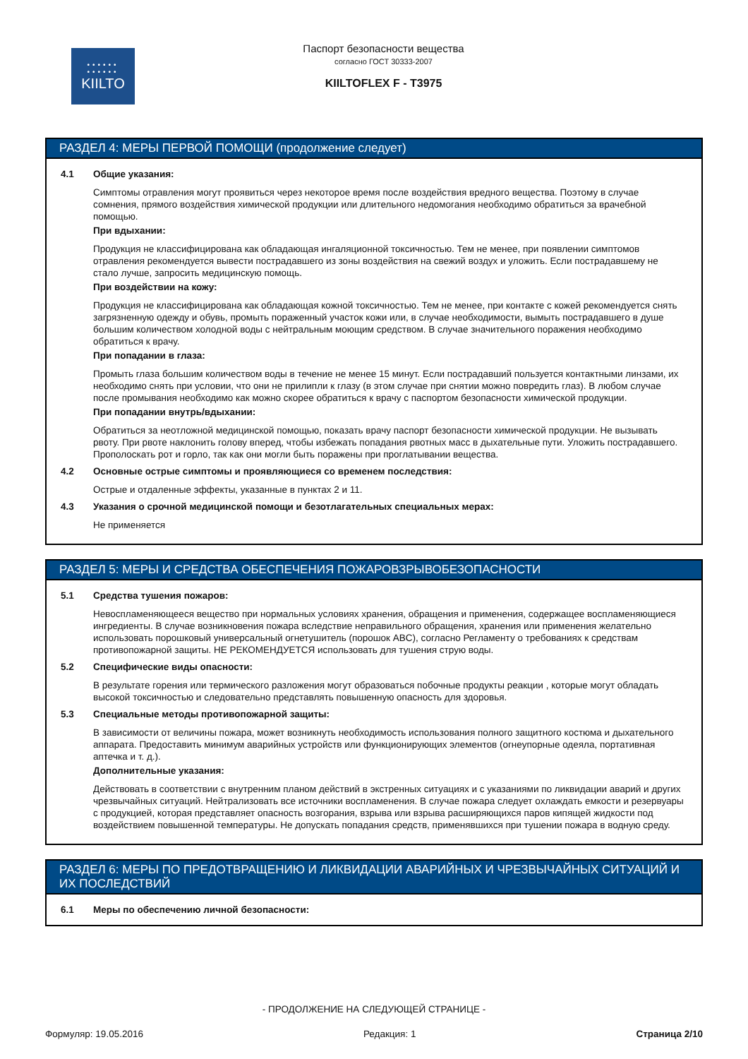••••••
••••••
KIILTO
Паспорт безопасности вещества
согласно ГОСТ 30333-2007
KIILTOFLEX F - T3975
РАЗДЕЛ 4: МЕРЫ ПЕРВОЙ ПОМОЩИ (продолжение следует)
4.1 Общие указания:
Симптомы отравления могут проявиться через некоторое время после воздействия вредного вещества. Поэтому в случае сомнения, прямого воздействия химической продукции или длительного недомогания необходимо обратиться за врачебной помощью.
При вдыхании:
Продукция не классифицирована как обладающая ингаляционной токсичностью. Тем не менее, при появлении симптомов отравления рекомендуется вывести пострадавшего из зоны воздействия на свежий воздух и уложить. Если пострадавшему не стало лучше, запросить медицинскую помощь.
При воздействии на кожу:
Продукция не классифицирована как обладающая кожной токсичностью. Тем не менее, при контакте с кожей рекомендуется снять загрязненную одежду и обувь, промыть пораженный участок кожи или, в случае необходимости, вымыть пострадавшего в душе большим количеством холодной воды с нейтральным моющим средством. В случае значительного поражения необходимо обратиться к врачу.
При попадании в глаза:
Промыть глаза большим количеством воды в течение не менее 15 минут. Если пострадавший пользуется контактными линзами, их необходимо снять при условии, что они не прилипли к глазу (в этом случае при снятии можно повредить глаз). В любом случае после промывания необходимо как можно скорее обратиться к врачу с паспортом безопасности химической продукции.
При попадании внутрь/вдыхании:
Обратиться за неотложной медицинской помощью, показать врачу паспорт безопасности химической продукции. Не вызывать рвоту. При рвоте наклонить голову вперед, чтобы избежать попадания рвотных масс в дыхательные пути. Уложить пострадавшего. Прополоскать рот и горло, так как они могли быть поражены при проглатывании вещества.
4.2 Основные острые симптомы и проявляющиеся со временем последствия:
Острые и отдаленные эффекты, указанные в пунктах 2 и 11.
4.3 Указания о срочной медицинской помощи и безотлагательных специальных мерах:
Не применяется
РАЗДЕЛ 5: МЕРЫ И СРЕДСТВА ОБЕСПЕЧЕНИЯ ПОЖАРОВЗРЫВОБЕЗОПАСНОСТИ
5.1 Средства тушения пожаров:
Невоспламеняющееся вещество при нормальных условиях хранения, обращения и применения, содержащее воспламеняющиеся ингредиенты. В случае возникновения пожара вследствие неправильного обращения, хранения или применения желательно использовать порошковый универсальный огнетушитель (порошок ABC), согласно Регламенту о требованиях к средствам противопожарной защиты. НЕ РЕКОМЕНДУЕТСЯ использовать для тушения струю воды.
5.2 Специфические виды опасности:
В результате горения или термического разложения могут образоваться побочные продукты реакции , которые могут обладать высокой токсичностью и следовательно представлять повышенную опасность для здоровья.
5.3 Специальные методы противопожарной защиты:
В зависимости от величины пожара, может возникнуть необходимость использования полного защитного костюма и дыхательного аппарата. Предоставить минимум аварийных устройств или функционирующих элементов (огнеупорные одеяла, портативная аптечка и т. д.).
Дополнительные указания:
Действовать в соответствии с внутренним планом действий в экстренных ситуациях и с указаниями по ликвидации аварий и других чрезвычайных ситуаций. Нейтрализовать все источники воспламенения. В случае пожара следует охлаждать емкости и резервуары с продукцией, которая представляет опасность возгорания, взрыва или взрыва расширяющихся паров кипящей жидкости под воздействием повышенной температуры. Не допускать попадания средств, применявшихся при тушении пожара в водную среду.
РАЗДЕЛ 6: МЕРЫ ПО ПРЕДОТВРАЩЕНИЮ И ЛИКВИДАЦИИ АВАРИЙНЫХ И ЧРЕЗВЫЧАЙНЫХ СИТУАЦИЙ И ИХ ПОСЛЕДСТВИЙ
6.1 Меры по обеспечению личной безопасности:
- ПРОДОЛЖЕНИЕ НА СЛЕДУЮЩЕЙ СТРАНИЦЕ -
Формуляр: 19.05.2016 Редакция: 1 Страница 2/10